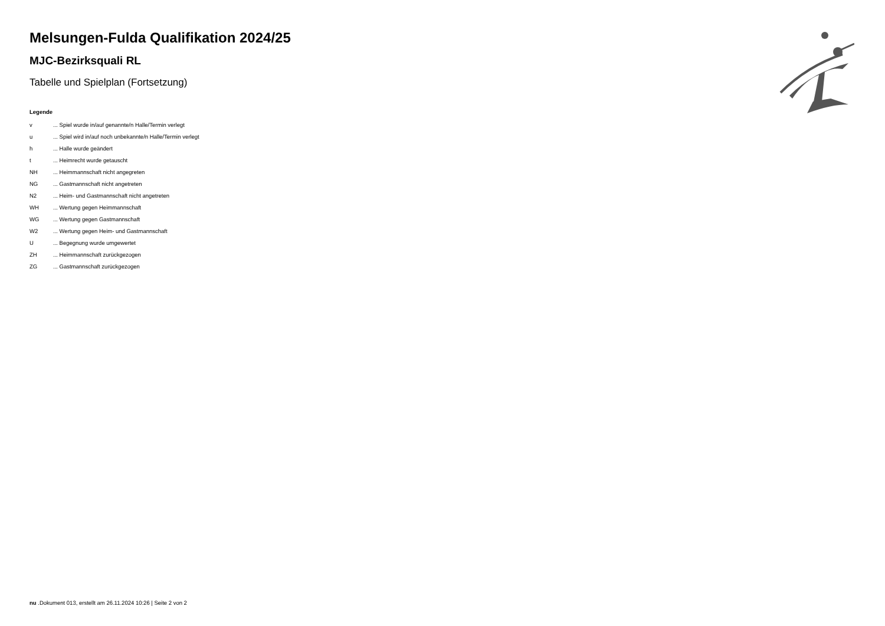Melsungen-Fulda Qualifikation 2024/25
MJC-Bezirksquali RL
Tabelle und Spielplan (Fortsetzung)
Legende
| v | ... Spiel wurde in/auf genannte/n Halle/Termin verlegt |
| u | ... Spiel wird in/auf noch unbekannte/n Halle/Termin verlegt |
| h | ... Halle wurde geändert |
| t | ... Heimrecht wurde getauscht |
| NH | ... Heimmannschaft nicht angegreten |
| NG | ... Gastmannschaft nicht angetreten |
| N2 | ... Heim- und Gastmannschaft nicht angetreten |
| WH | ... Wertung gegen Heimmannschaft |
| WG | ... Wertung gegen Gastmannschaft |
| W2 | ... Wertung gegen Heim- und Gastmannschaft |
| U | ... Begegnung wurde umgewertet |
| ZH | ... Heimmannschaft zurückgezogen |
| ZG | ... Gastmannschaft zurückgezogen |
nu .Dokument 013, erstellt am 26.11.2024 10:26 | Seite 2 von 2